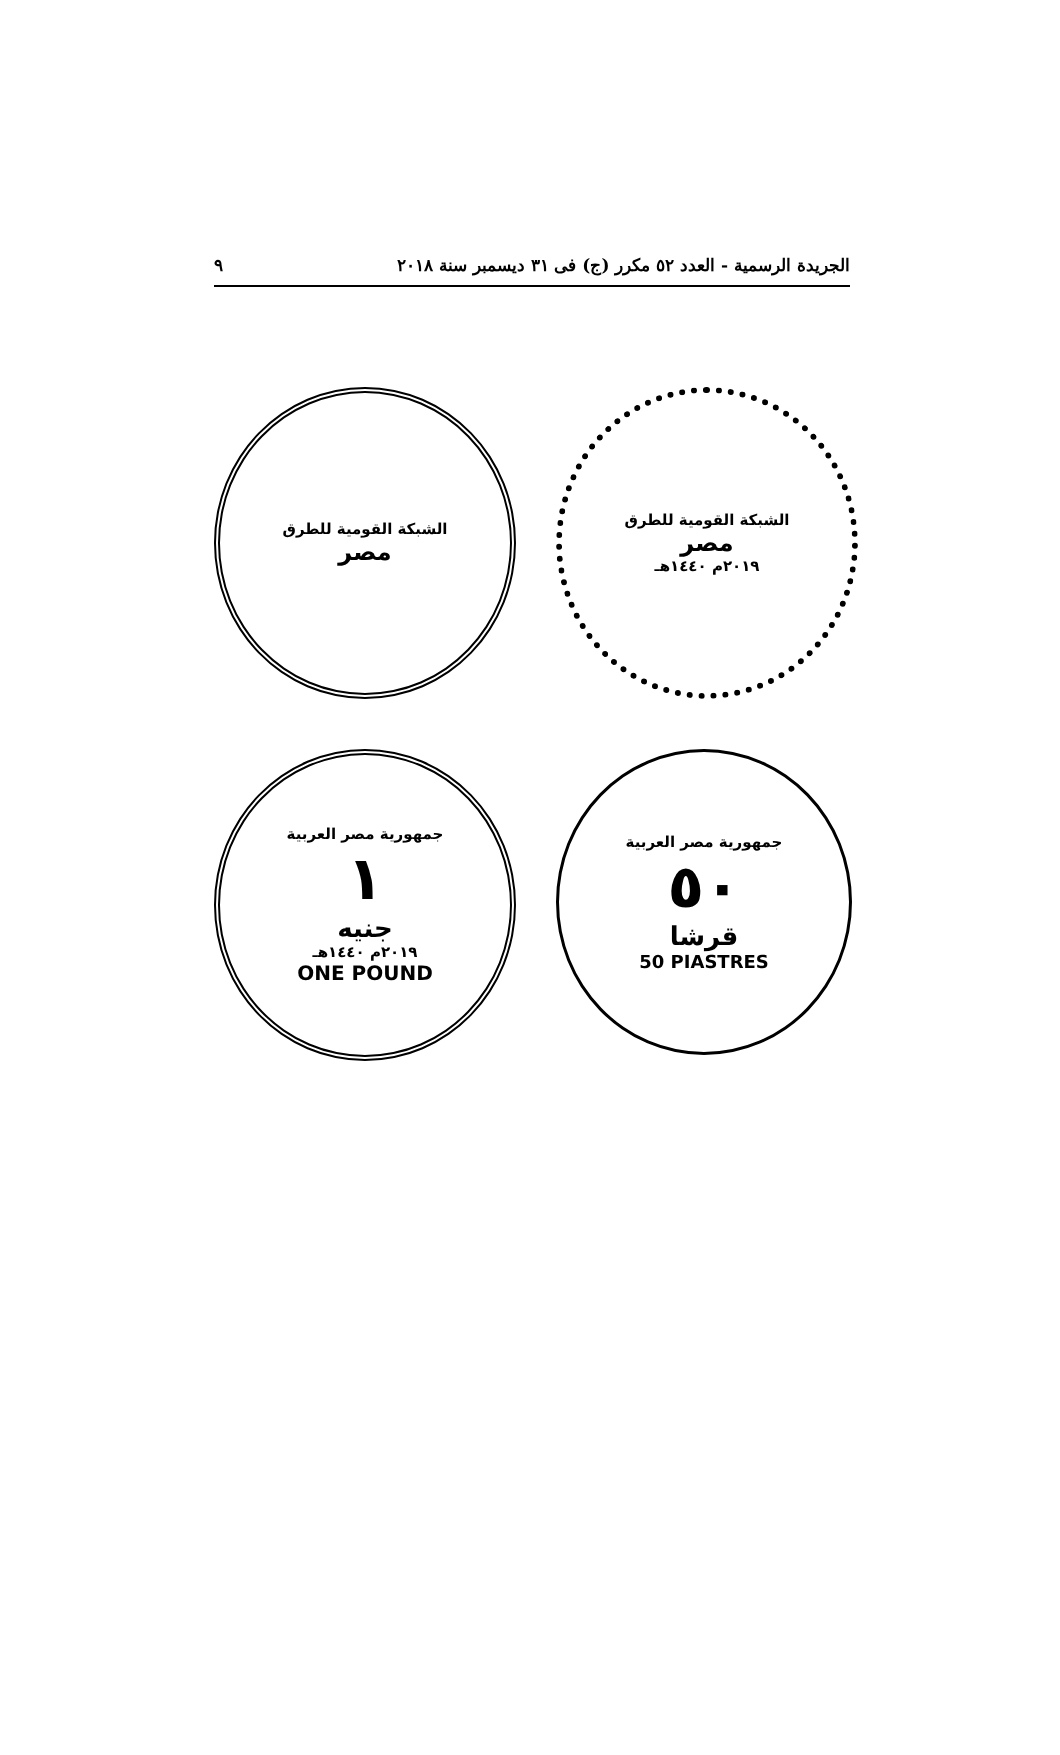الجريدة الرسمية - العدد ٥٢ مكرر (ج) فى ٣١ ديسمبر سنة ٢٠١٨ ٩
الشبكة القومية للطرق
مصر
الشبكة القومية للطرق
مصر
٢٠١٩م ١٤٤٠هـ
جمهورية مصر العربية
١
جنيه
٢٠١٩م ١٤٤٠هـ
ONE POUND
جمهورية مصر العربية
٥٠
قرشا
50 PIASTRES